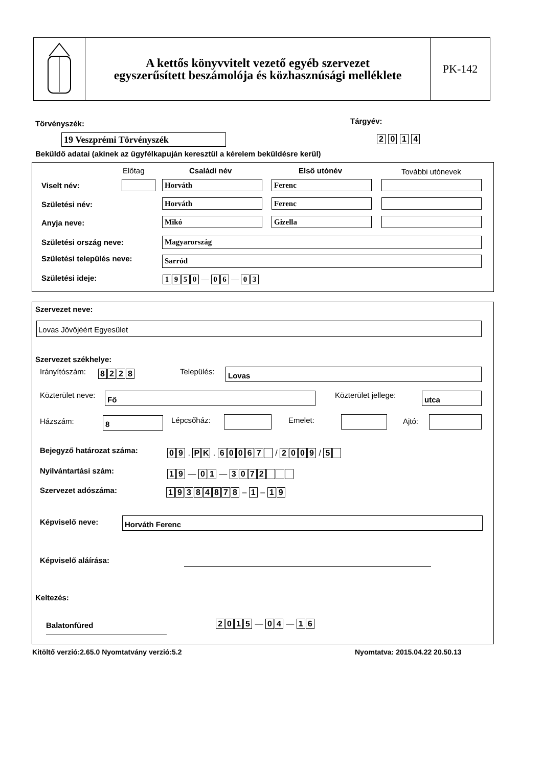A kettős könyvvitelt vezető egyéb szervezet
egyszerűsített beszámolója és közhasznúsági melléklete
PK-142
Törvényszék: Tárgyév:
19 Veszprémi Törvényszék 2 0 1 4
Beküldő adatai (akinek az ügyfélkapuján keresztül a kérelem beküldésre kerül)
Előtag Családi név Első utónév További utónevek
Viselt név: Horváth Ferenc
Születési név: Horváth Ferenc
Anyja neve: Mikó Gizella
Születési ország neve: Magyarország
Születési település neve: Sarród
Születési ideje: 1950 — 0 6 — 0 3
Szervezet neve:
Lovas Jövőjéért Egyesület
Szervezet székhelye:
Irányítószám: 8228 Település: Lovas
Közterület neve: Fő Közterület jellege: utca
Házszám: 8 Lépcsőház: Emelet: Ajtó:
Bejegyző határozat száma: 09 . PK . 60067 / 2009 / 5
Nyilvántartási szám: 19 — 01 — 3072
Szervezet adószáma: 19384878 – 1 – 19
Képviselő neve: Horváth Ferenc
Képviselő aláírása:
Keltezés:
Balatonfüred 2015 — 04 — 16
Kitöltő verzió:2.65.0 Nyomtatvány verzió:5.2
Nyomtatva: 2015.04.22 20.50.13